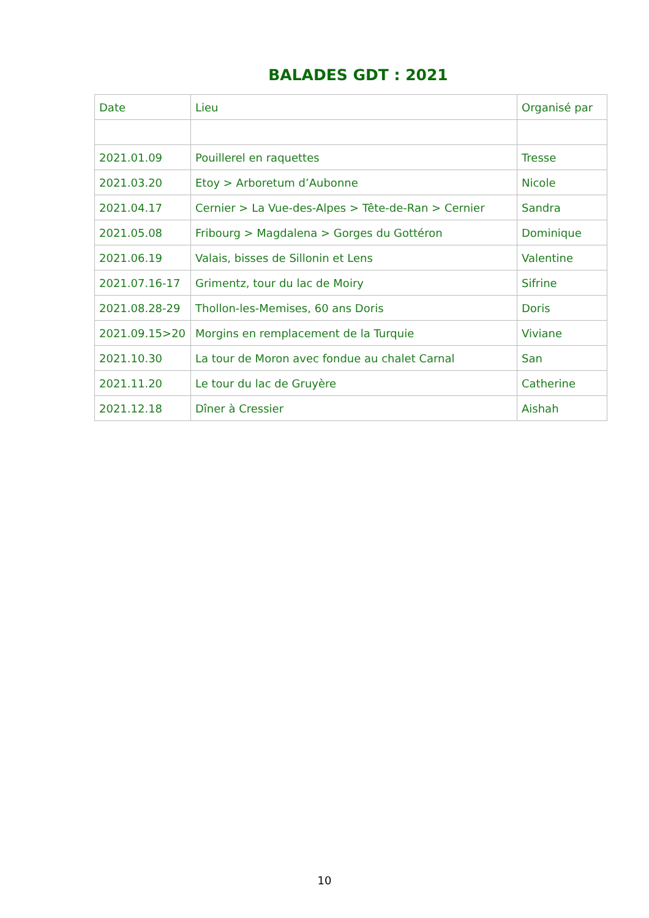BALADES GDT : 2021
| Date | Lieu | Organisé par |
| 2021.01.09 | Pouillerel en raquettes | Tresse |
| 2021.03.20 | Etoy > Arboretum d’Aubonne | Nicole |
| 2021.04.17 | Cernier > La Vue-des-Alpes > Tête-de-Ran > Cernier | Sandra |
| 2021.05.08 | Fribourg > Magdalena > Gorges du Gottéron | Dominique |
| 2021.06.19 | Valais, bisses de Sillonin et Lens | Valentine |
| 2021.07.16-17 | Grimentz, tour du lac de Moiry | Sifrine |
| 2021.08.28-29 | Thollon-les-Memises, 60 ans Doris | Doris |
| 2021.09.15>20 | Morgins en remplacement de la Turquie | Viviane |
| 2021.10.30 | La tour de Moron avec fondue au chalet Carnal | San |
| 2021.11.20 | Le tour du lac de Gruyère | Catherine |
| 2021.12.18 | Dîner à Cressier | Aishah |
10